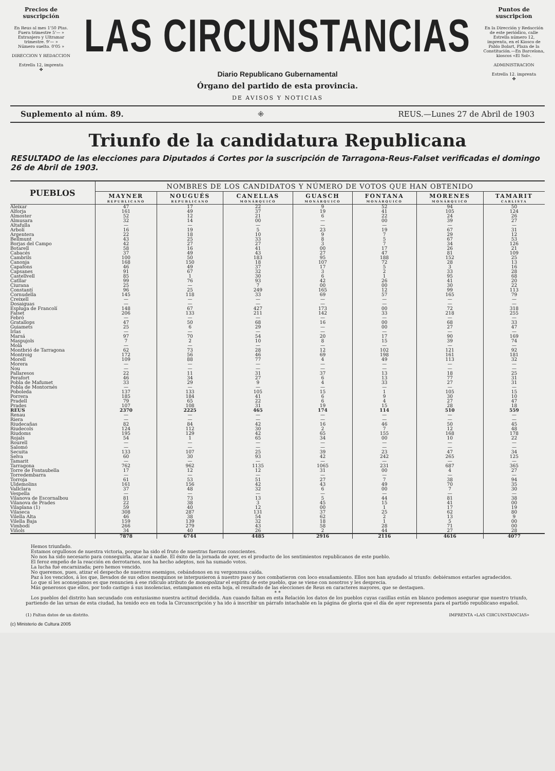Precios de suscripción
En Reus al mes 1'50 Ptas.
Fuera trimestre 5'— »
Extranjero y Ultramar trimestre. 9'— »
Número suelto. 0'05 »
DIRECCION Y REDACCION
Estrella 12, imprenta
✤
LAS CIRCUNSTANCIAS
Diario Republicano Gubernamental
Órgano del partido de esta provincia.
DE AVISOS Y NOTICIAS
Puntos de suscripcion
En la Dirección y Redacción de este periódico, calle Estrella número 12, imprenta, en el Kiosco de Pablo Bolart, Plaza de la Constitución.—En Barcelona, kioscos «El Sol».
ADMINISTRACION
Estrella 12. imprenta
✤
Suplemento al núm. 89. ⁜ REUS.—Lunes 27 de Abril de 1903
Triunfo de la candidatura Republicana
RESULTADO de las elecciones para Diputados á Cortes por la suscripción de Tarragona-Reus-Falset verificadas el domingo 26 de Abril de 1903.
| PUEBLOS | NOMBRES DE LOS CANDIDATOS Y NÚMERO DE VOTOS QUE HAN OBTENIDO | | | | | | |
| --- | --- | --- | --- | --- | --- | --- | --- |
| | MAYNER REPUBLICANO | NOUGUÉS REPUBLICANO | CANELLAS MONÁRQUICO | GUASCH MONÁRQUICO | FONTANA MONÁRQUICO | MORENES MONÁRQUICO | TAMARIT CARLISTA |
| Aleixar | 47 | 17 | 22 | 9 | 52 | 94 | 50 |
| Alforja | 161 | 49 | 37 | 19 | 41 | 105 | 124 |
| Almoster | 52 | 12 | 21 | 6 | 22 | 24 | 26 |
| Almusara | 32 | 14 | 00 | — | 00 | 39 | 27 |
| Altafulla | — | — | — | — | — | — | — |
| Arbolí | 16 | 19 | 5 | 23 | 19 | 67 | 31 |
| Argentera | 22 | 18 | 10 | 9 | 7 | 29 | 12 |
| Bellmunt | 43 | 25 | 33 | 8 | 5 | 67 | 53 |
| Borjas del Campo | 42 | 27 | 27 | 3 | 7 | 34 | 126 |
| Botarell | 58 | 16 | 41 | 00 | 17 | 26 | 21 |
| Cabacés | 37 | 49 | 43 | 27 | 47 | 81 | 109 |
| Cambrils | 100 | 50 | 183 | 95 | 188 | 152 | 25 |
| Canonja | 168 | 150 | 18 | 107 | 72 | 28 | 13 |
| Capafons | 46 | 49 | 37 | 17 | 5 | 3 | 16 |
| Capsanes | 91 | 67 | 32 | 3 | 2 | 33 | 28 |
| Castellvell | 85 | 1 | 30 | 6 | 1 | 95 | 68 |
| Catllar | 99 | 76 | 93 | 42 | 26 | 41 | 20 |
| Ciurana | 25 | — | 7 | 00 | 00 | 30 | 22 |
| Constantí | 96 | 25 | 249 | 165 | 12 | 99 | 113 |
| Cornudella | 145 | 118 | 33 | 69 | 57 | 165 | 79 |
| Creixell | — | — | — | — | — | — | — |
| Dosaiguas | — | — | — | — | — | — | — |
| Espluga de Francolí | 148 | 67 | 427 | 173 | 00 | 72 | 318 |
| Falset | 206 | 133 | 211 | 142 | 33 | 218 | 255 |
| Febró | — | — | — | — | — | — | — |
| Gratallops | 47 | 50 | 68 | 16 | 00 | 68 | 33 |
| Guiamets | 25 | 6 | 29 | — | 00 | 27 | 47 |
| Irlas | — | — | — | — | — | — | — |
| Marsá | 97 | 70 | 54 | 20 | 17 | 90 | 169 |
| Maspujols | 7 | 2 | 10 | 8 | 15 | 39 | 74 |
| Molá | — | — | — | — | — | — | — |
| Montbrió de Tarragona | 62 | 73 | 28 | 12 | 102 | 121 | 92 |
| Montroig | 172 | 56 | 46 | 69 | 198 | 161 | 181 |
| Morell | 109 | 88 | 77 | 4 | 49 | 113 | 32 |
| Morera | — | — | — | — | — | — | — |
| Nou | — | — | — | — | — | — | — |
| Pallaresos | 22 | 11 | 31 | 37 | 13 | 18 | 25 |
| Perafort | 46 | 34 | 27 | 6 | 13 | 77 | 31 |
| Pobla de Mafumet | 33 | 29 | 9 | 4 | 33 | 27 | 31 |
| Pobla de Montornés | — | — | — | — | — | — | — |
| Poboleda | 137 | 133 | 105 | 15 | 1 | 105 | 15 |
| Porrera | 185 | 184 | 41 | 6 | 9 | 30 | 10 |
| Pradell | 79 | 65 | 22 | 6 | 4 | 27 | 47 |
| Prades | 107 | 108 | 31 | 19 | 15 | 28 | 18 |
| REUS | 2370 | 2225 | 465 | 174 | 114 | 510 | 559 |
| Renau | — | — | — | — | — | — | — |
| Riera | — | — | — | — | — | — | — |
| Riudecañas | 82 | 84 | 42 | 16 | 46 | 50 | 45 |
| Riudecols | 124 | 112 | 30 | 2 | 7 | 12 | 48 |
| Riudoms | 195 | 129 | 42 | 65 | 155 | 168 | 178 |
| Rojals | 54 | 1 | 65 | 34 | 00 | 10 | 22 |
| Rourell | — | — | — | — | — | — | — |
| Salomó | — | — | — | — | — | — | — |
| Secuita | 133 | 107 | 25 | 39 | 23 | 47 | 34 |
| Selva | 60 | 30 | 93 | 42 | 242 | 265 | 125 |
| Tamarit | — | — | — | — | — | — | — |
| Tarragona | 762 | 962 | 1135 | 1065 | 231 | 687 | 365 |
| Torre de Fontaubella | 17 | 12 | 12 | 31 | 00 | 4 | 27 |
| Torredembarra | — | — | — | — | — | — | — |
| Torroja | 61 | 53 | 51 | 27 | 7 | 38 | 94 |
| Uldemolins | 161 | 156 | 42 | 43 | 49 | 70 | 35 |
| Vallclara | 37 | 48 | 32 | 6 | 00 | 7 | 30 |
| Vespella | — | — | — | — | — | — | — |
| Vilanova de Escornalbou | 81 | 73 | 13 | 5 | 44 | 81 | 38 |
| Vilanova de Prades | 22 | 38 | 3 | 45 | 15 | 41 | 00 |
| Vilaplana (1) | 59 | 40 | 12 | 00 | 1 | 17 | 19 |
| Vilaseca | 308 | 287 | 131 | 37 | 25 | 62 | 80 |
| Vilella Alta | 46 | 38 | 54 | 62 | 2 | 13 | 9 |
| Vilella Baja | 159 | 139 | 32 | 18 | 1 | 5 | 00 |
| Vimbodí | 266 | 279 | 43 | 58 | 28 | 71 | 00 |
| Viñols | 34 | 40 | 26 | 2 | 44 | 27 | 28 |
| | 7878 | 6744 | 4485 | 2916 | 2116 | 4616 | 4077 |
Hemos triunfado.
Estamos orgullosos de nuestra victoria, porque ha sido el fruto de nuestras fuerzas conscientes.
No nos ha sido necesario para conseguirla, atacar á nadie. El éxito de la jornada de ayer, es el producto de los sentimientos republicanos de este pueblo.
El feroz empeño de la reacción en derrotarnos, nos ha hecho adeptos, nos ha sumado votos.
La lucha fué encarnizada; pero hemos vencido.
No queremos, pues, atizar el despecho de nuestros enemigos, cebándonos en su vergonzosa caída.
Paz á los vencidos, á los que, llevados de sus odios mezquinos se interpusieron á nuestro paso y nos combatieron con loco ensañamiento. Ellos nos han ayudado al triunfo: debiéramos estarles agradecidos.
Lo que sí les aconsejamos es que renuncien á ese ridículo atributo de monopolizar el espíritu de este pueblo, que se viene con nosotros y les desprecia.
Más generosos que ellos, por todo castigo á sus insolencias, estampamos en esta hoja, el resultado de las elecciones de Reus en caracteres mayores, que se destaquen.
* *
Los pueblos del distrito han secundado con entusiasmo nuestra actitud decidida. Aun cuando faltan en esta Relación los datos de los pueblos cuyas casillas están en blanco podemos asegurar que nuestro triunfo, partiendo de las urnas de esta ciudad, ha tenido eco en toda la Circunscripción y ha ido á inscribir un párrafo intachable en la página de gloria que el día de ayer representa para el partido republicano español.
(1) Faltan datos de un distrito. IMPRENTA «LAS CIRCUNSTANCIAS»
(c) Ministerio de Cultura 2005